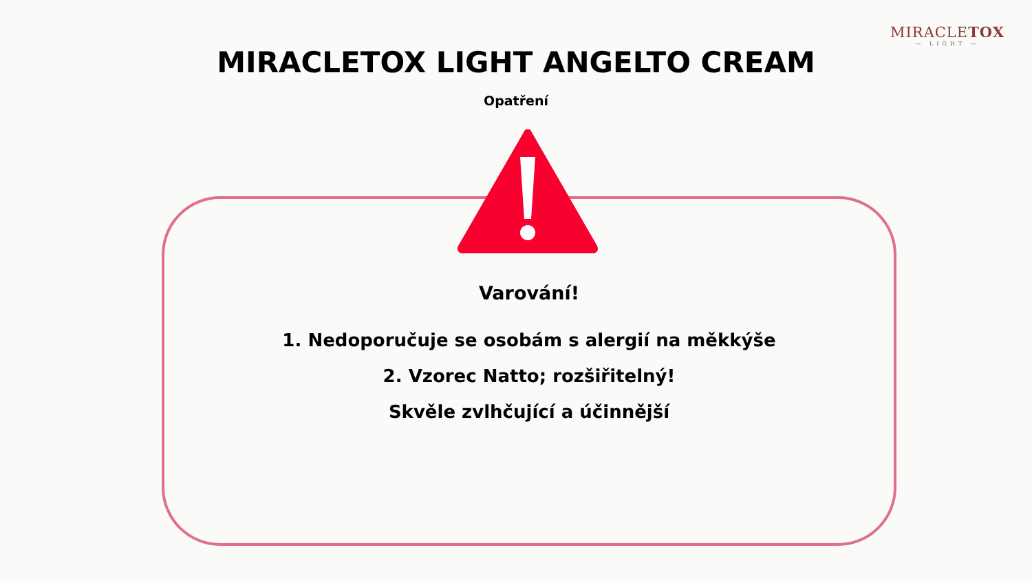MIRACLETOX
— LIGHT —
MIRACLETOX LIGHT ANGELTO CREAM
Opatření
Varování!
1. Nedoporučuje se osobám s alergií na měkkýše
2. Vzorec Natto; rozšiřitelný!
Skvěle zvlhčující a účinnější